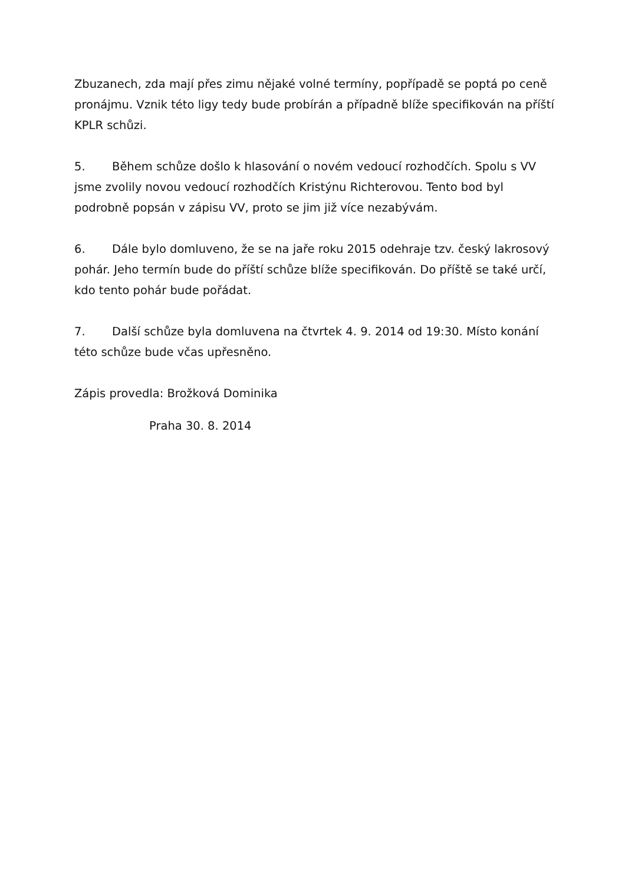Zbuzanech, zda mají přes zimu nějaké volné termíny, popřípadě se poptá po ceně pronájmu. Vznik této ligy tedy bude probírán a případně blíže specifikován na příští KPLR schůzi.
5. Během schůze došlo k hlasování o novém vedoucí rozhodčích. Spolu s VV jsme zvolily novou vedoucí rozhodčích Kristýnu Richterovou. Tento bod byl podrobně popsán v zápisu VV, proto se jim již více nezabývám.
6. Dále bylo domluveno, že se na jaře roku 2015 odehraje tzv. český lakrosový pohár. Jeho termín bude do příští schůze blíže specifikován. Do příště se také určí, kdo tento pohár bude pořádat.
7. Další schůze byla domluvena na čtvrtek 4. 9. 2014 od 19:30. Místo konání této schůze bude včas upřesněno.
Zápis provedla: Brožková Dominika
Praha 30. 8. 2014